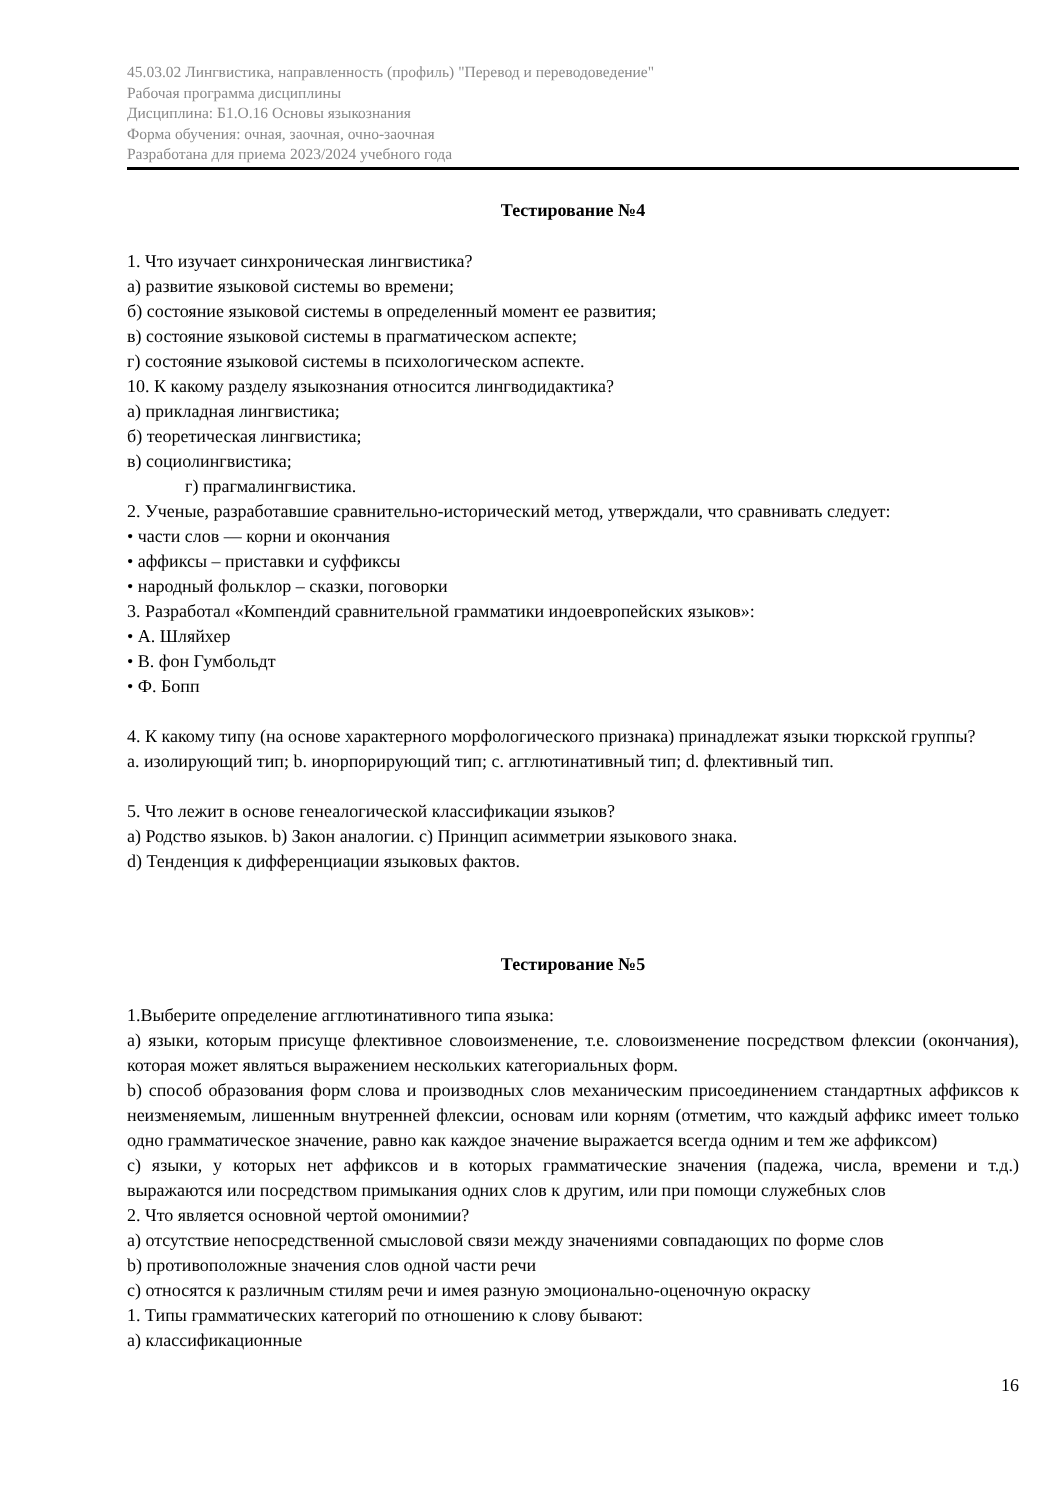45.03.02 Лингвистика, направленность (профиль) "Перевод и переводоведение"
Рабочая программа дисциплины
Дисциплина: Б1.О.16 Основы языкознания
Форма обучения: очная, заочная, очно-заочная
Разработана для приема 2023/2024 учебного года
Тестирование №4
1. Что изучает синхроническая лингвистика?
а) развитие языковой системы во времени;
б) состояние языковой системы в определенный момент ее развития;
в) состояние языковой системы в прагматическом аспекте;
г) состояние языковой системы в психологическом аспекте.
10. К какому разделу языкознания относится лингводидактика?
а) прикладная лингвистика;
б) теоретическая лингвистика;
в) социолингвистика;
г) прагмалингвистика.
2. Ученые, разработавшие сравнительно-исторический метод, утверждали, что сравнивать следует:
• части слов — корни и окончания
• аффиксы – приставки и суффиксы
• народный фольклор – сказки, поговорки
3. Разработал «Компендий сравнительной грамматики индоевропейских языков»:
• А. Шляйхер
• В. фон Гумбольдт
• Ф. Бопп
4. К какому типу (на основе характерного морфологического признака) принадлежат языки тюркской группы?
a. изолирующий тип; b. инорпорирующий тип; c. агглютинативный тип; d. флективный тип.
5. Что лежит в основе генеалогической классификации языков?
a) Родство языков. b) Закон аналогии. c) Принцип асимметрии языкового знака.
d) Тенденция к дифференциации языковых фактов.
Тестирование №5
1.Выберите определение агглютинативного типа языка:
a) языки, которым присуще флективное словоизменение, т.е. словоизменение посредством флексии (окончания), которая может являться выражением нескольких категориальных форм.
b) способ образования форм слова и производных слов механическим присоединением стандартных аффиксов к неизменяемым, лишенным внутренней флексии, основам или корням (отметим, что каждый аффикс имеет только одно грамматическое значение, равно как каждое значение выражается всегда одним и тем же аффиксом)
c) языки, у которых нет аффиксов и в которых грамматические значения (падежа, числа, времени и т.д.) выражаются или посредством примыкания одних слов к другим, или при помощи служебных слов
2. Что является основной чертой омонимии?
a) отсутствие непосредственной смысловой связи между значениями совпадающих по форме слов
b) противоположные значения слов одной части речи
c) относятся к различным стилям речи и имея разную эмоционально-оценочную окраску
1. Типы грамматических категорий по отношению к слову бывают:
a) классификационные
16